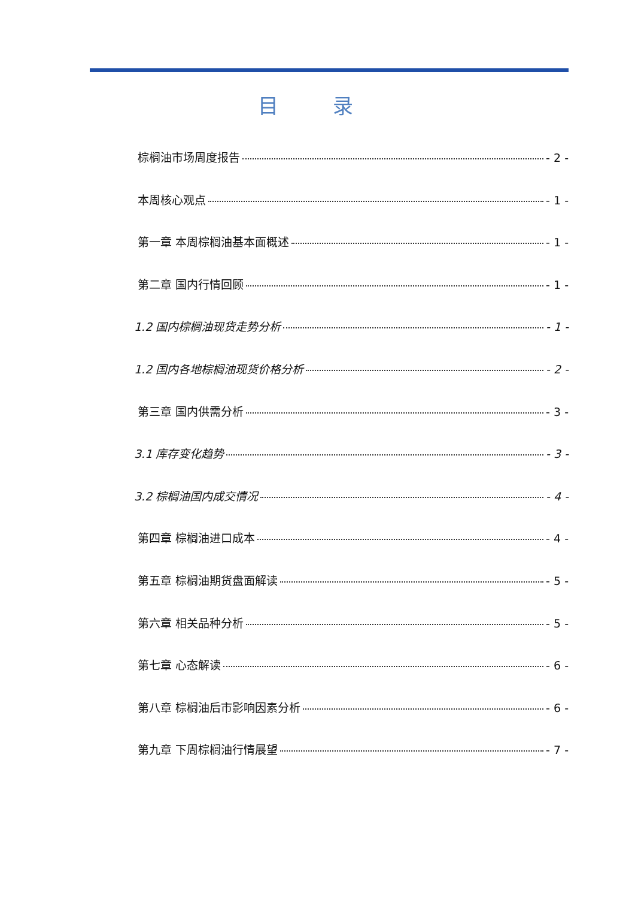目 录
棕榈油市场周度报告 - 2 -
本周核心观点 - 1 -
第一章 本周棕榈油基本面概述 - 1 -
第二章 国内行情回顾 - 1 -
1.2 国内棕榈油现货走势分析 - 1 -
1.2 国内各地棕榈油现货价格分析 - 2 -
第三章 国内供需分析 - 3 -
3.1 库存变化趋势 - 3 -
3.2 棕榈油国内成交情况 - 4 -
第四章 棕榈油进口成本 - 4 -
第五章 棕榈油期货盘面解读 - 5 -
第六章 相关品种分析 - 5 -
第七章 心态解读 - 6 -
第八章 棕榈油后市影响因素分析 - 6 -
第九章 下周棕榈油行情展望 - 7 -